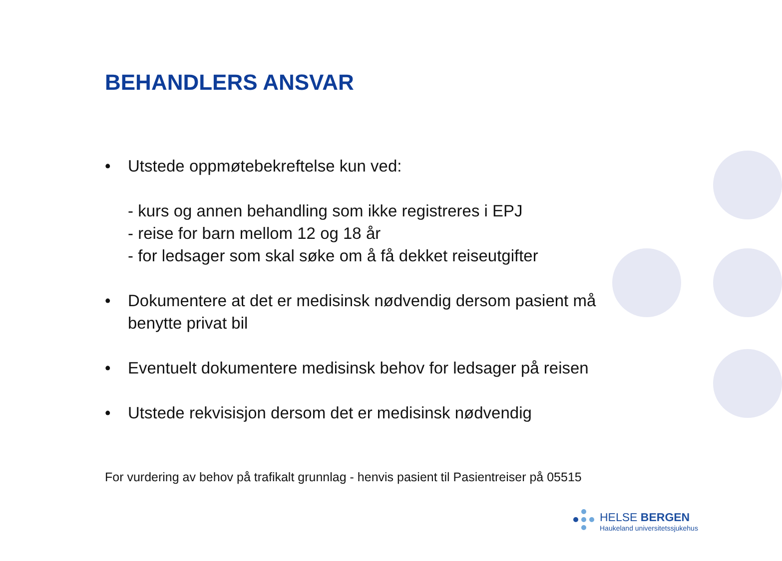BEHANDLERS ANSVAR
• Utstede oppmøtebekreftelse kun ved:
- kurs og annen behandling som ikke registreres i EPJ
- reise for barn mellom 12 og 18 år
- for ledsager som skal søke om å få dekket reiseutgifter
• Dokumentere at det er medisinsk nødvendig dersom pasient må benytte privat bil
• Eventuelt dokumentere medisinsk behov for ledsager på reisen
• Utstede rekvisisjon dersom det er medisinsk nødvendig
For vurdering av behov på trafikalt grunnlag - henvis pasient til Pasientreiser på 05515
HELSE BERGEN
Haukeland universitetssjukehus